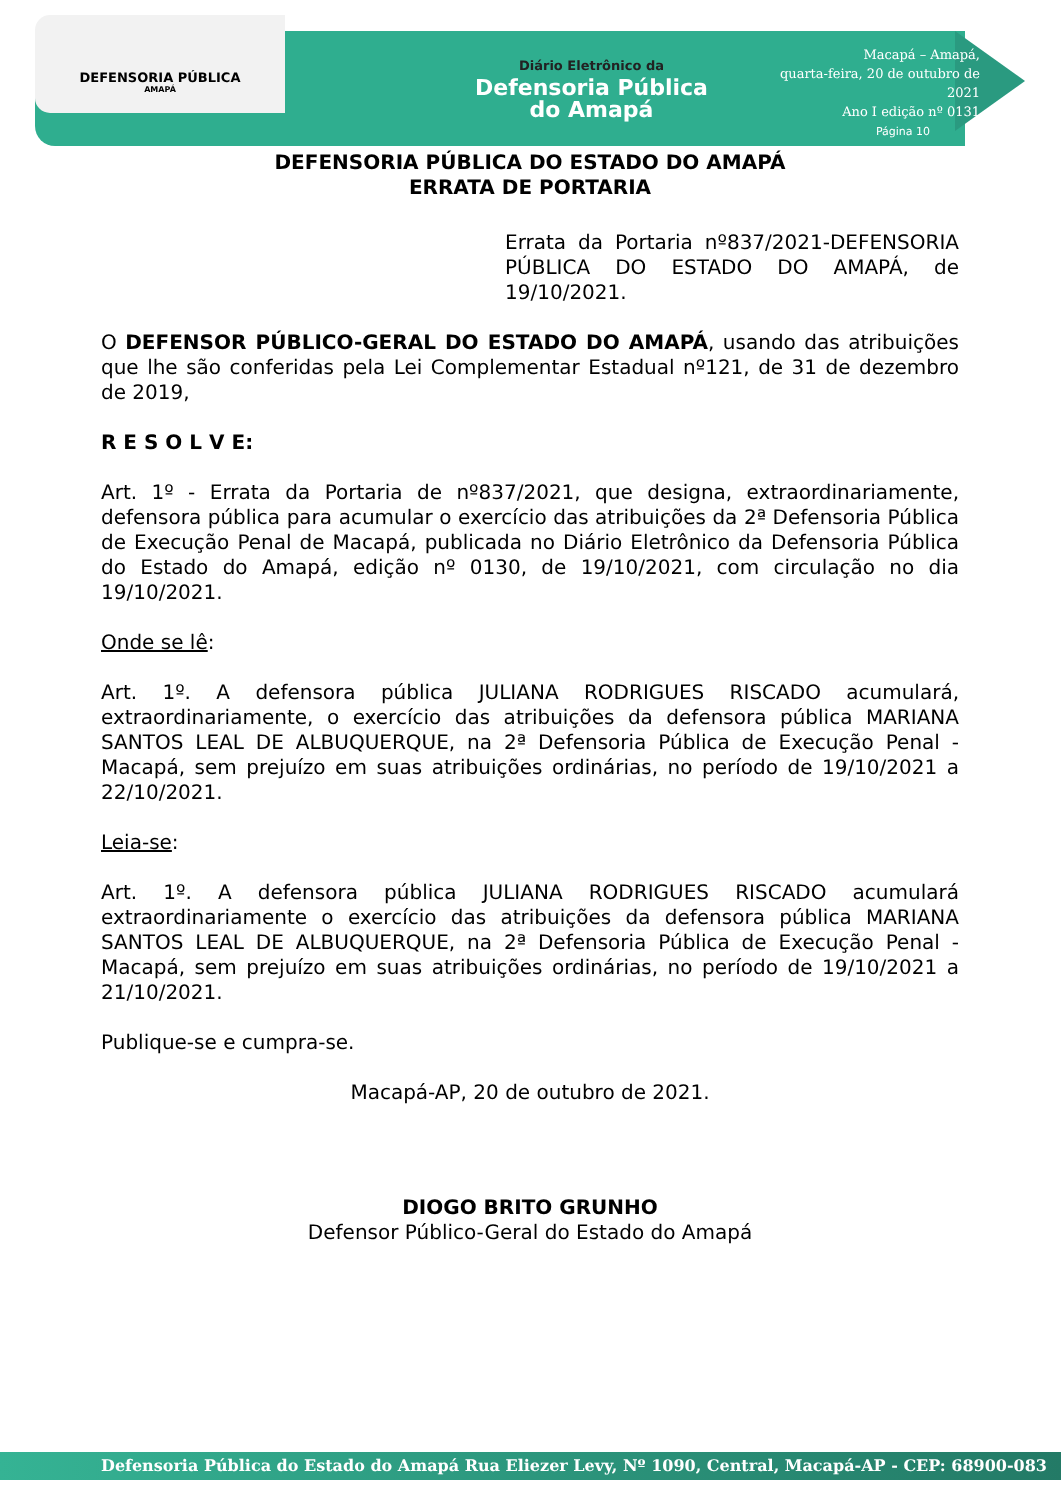DEFENSORIA PÚBLICA
AMAPÁ
Diário Eletrônico da
Defensoria Pública
do Amapá
Macapá – Amapá,
quarta-feira, 20 de outubro de 2021
Ano I edição nº 0131
Página 10
DEFENSORIA PÚBLICA DO ESTADO DO AMAPÁ
ERRATA DE PORTARIA
Errata da Portaria nº837/2021-DEFENSORIA PÚBLICA DO ESTADO DO AMAPÁ, de 19/10/2021.
O DEFENSOR PÚBLICO-GERAL DO ESTADO DO AMAPÁ, usando das atribuições que lhe são conferidas pela Lei Complementar Estadual nº121, de 31 de dezembro de 2019,
R E S O L V E:
Art. 1º - Errata da Portaria de nº837/2021, que designa, extraordinariamente, defensora pública para acumular o exercício das atribuições da 2ª Defensoria Pública de Execução Penal de Macapá, publicada no Diário Eletrônico da Defensoria Pública do Estado do Amapá, edição nº 0130, de 19/10/2021, com circulação no dia 19/10/2021.
Onde se lê:
Art. 1º. A defensora pública JULIANA RODRIGUES RISCADO acumulará, extraordinariamente, o exercício das atribuições da defensora pública MARIANA SANTOS LEAL DE ALBUQUERQUE, na 2ª Defensoria Pública de Execução Penal - Macapá, sem prejuízo em suas atribuições ordinárias, no período de 19/10/2021 a 22/10/2021.
Leia-se:
Art. 1º. A defensora pública JULIANA RODRIGUES RISCADO acumulará extraordinariamente o exercício das atribuições da defensora pública MARIANA SANTOS LEAL DE ALBUQUERQUE, na 2ª Defensoria Pública de Execução Penal - Macapá, sem prejuízo em suas atribuições ordinárias, no período de 19/10/2021 a 21/10/2021.
Publique-se e cumpra-se.
Macapá-AP, 20 de outubro de 2021.
DIOGO BRITO GRUNHO
Defensor Público-Geral do Estado do Amapá
Defensoria Pública do Estado do Amapá Rua Eliezer Levy, Nº 1090, Central, Macapá-AP - CEP: 68900-083